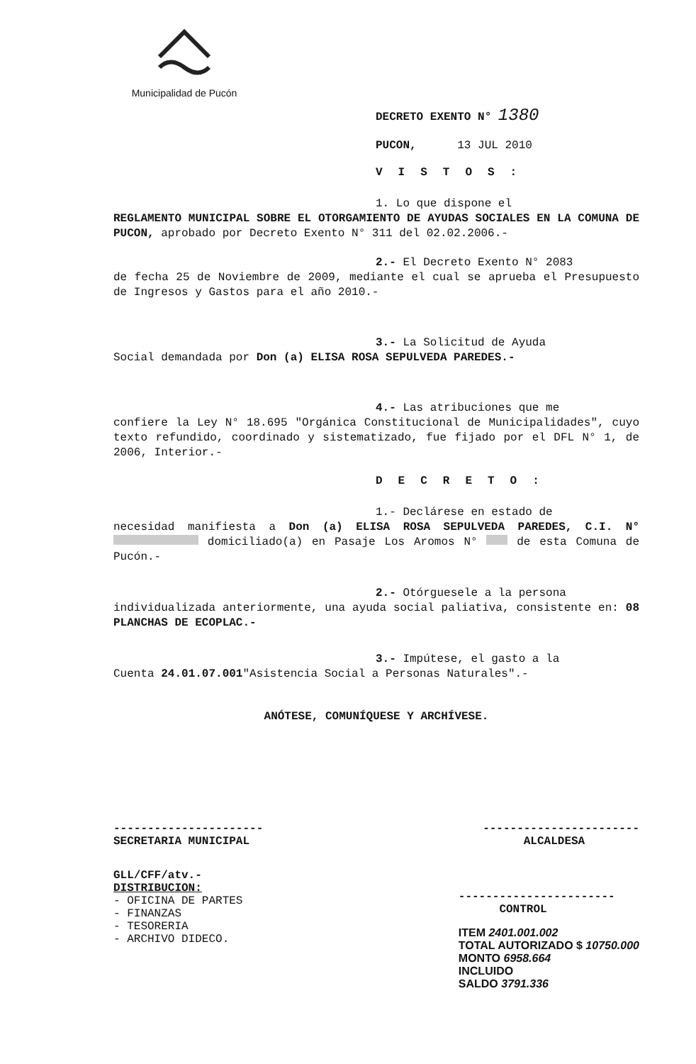Municipalidad de Pucón
DECRETO EXENTO N° 1380
PUCON, 13 JUL 2010
VISTOS:
1. Lo que dispone el
REGLAMENTO MUNICIPAL SOBRE EL OTORGAMIENTO DE AYUDAS SOCIALES EN LA COMUNA DE PUCON, aprobado por Decreto Exento N° 311 del 02.02.2006.-
2.- El Decreto Exento N° 2083
de fecha 25 de Noviembre de 2009, mediante el cual se aprueba el Presupuesto de Ingresos y Gastos para el año 2010.-
3.- La Solicitud de Ayuda
Social demandada por Don (a) ELISA ROSA SEPULVEDA PAREDES.-
4.- Las atribuciones que me
confiere la Ley N° 18.695 "Orgánica Constitucional de Municipalidades", cuyo texto refundido, coordinado y sistematizado, fue fijado por el DFL N° 1, de 2006, Interior.-
DECRETO:
1.- Declárese en estado de
necesidad manifiesta a Don (a) ELISA ROSA SEPULVEDA PAREDES, C.I. N° domiciliado(a) en Pasaje Los Aromos N° de esta Comuna de Pucón.-
2.- Otórguesele a la persona
individualizada anteriormente, una ayuda social paliativa, consistente en: 08 PLANCHAS DE ECOPLAC.-
3.- Impútese, el gasto a la
Cuenta 24.01.07.001"Asistencia Social a Personas Naturales".-
ANÓTESE, COMUNÍQUESE Y ARCHÍVESE.
----------------------
SECRETARIA MUNICIPAL
-----------------------
ALCALDESA
GLL/CFF/atv.-
DISTRIBUCION:
- OFICINA DE PARTES
- FINANZAS
- TESORERIA
- ARCHIVO DIDECO.
-----------------------
CONTROL
ITEM 2401.001.002
TOTAL AUTORIZADO $ 10750.000
MONTO 6958.664
INCLUIDO
SALDO 3791.336